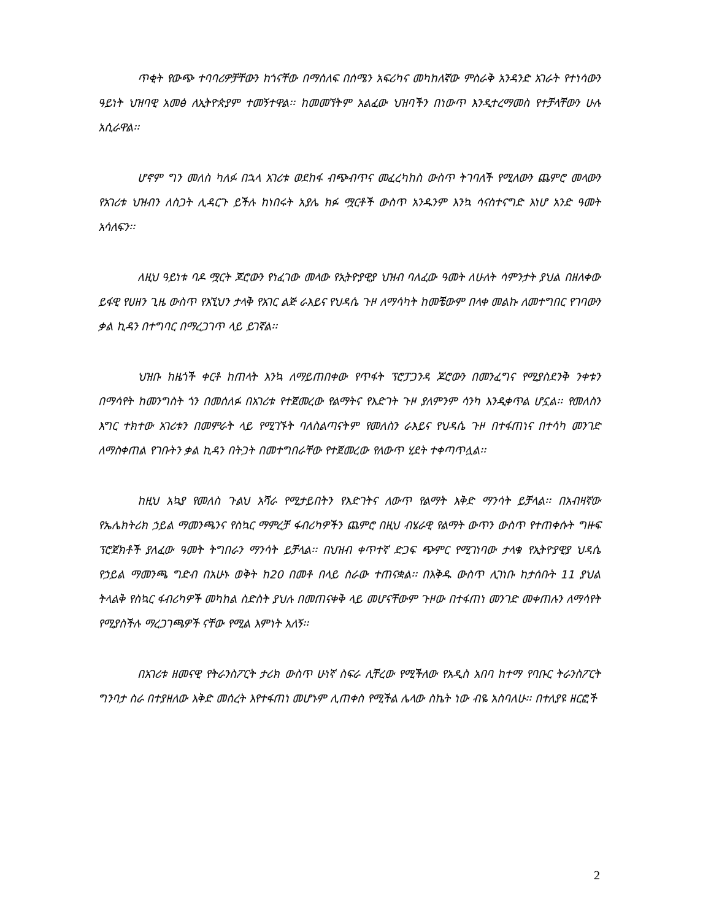ጥቂት የውጭ ተባባሪዎቻቸውን ከጎናቸው በማሰለፍ በሰሜን አፍሪካና መካከለኛው ምስራቅ አንዳንድ አገራት የተነሳውን ዓይነት ህዝባዊ አመፅ ለኢትዮጵያም ተመኝተዋል፡፡ ከመመኘትም አልፈው ህዝባችን በነውጥ እንዲተረማመስ የተቻላቸውን ሁሉ አሲራዋል፡፡
ሆኖም ግን መለስ ካለፉ በኋላ አገሪቱ ወደከፋ ብጭብጥና መፈረካከስ ውስጥ ትገባለች የሚለውን ጨምሮ መላውን የአገሪቱ ህዝብን ለስጋት ሊዳርጉ ይችሉ ከነበሩት አያሌ ክፉ ሟርቶች ውስጥ አንዱንም እንኳ ሳናስተናግድ እነሆ አንድ ዓመት አሳለፍን፡፡
ለዚህ ዓይነቱ ባዶ ሟርት ጆሮውን የነፈገው መላው የኢትዮያዊያ ህዝብ ባለፈው ዓመት ለሁለት ሳምንታት ያህል በዘለቀው ይፋዊ የሀዘን ጊዜ ውስጥ የእኚህን ታላቅ የአገር ልጅ ራእይና የህዳሴ ጉዞ ለማሳካት ከመቼውም በላቀ መልኩ ለመተግበር የገባውን ቃል ኪዳን በተግባር በማረጋገጥ ላይ ይገኛል፡፡
ህዝቡ ከዜጎች ቀርቶ ከጠላት እንኳ ለማይጠበቀው የጥፋት ፕሮፓጋንዳ ጆሮውን በመንፈግና የሚያስደንቅ ንቀቱን በማሳየት ከመንግስት ጎን በመሰለፉ በአገሪቱ የተጀመረው የልማትና የእድገት ጉዞ ያለምንም ሳንካ እንዲቀጥል ሆኗል፡፡ የመለስን እግር ተክተው አገሪቱን በመምራት ላይ የሚገኙት ባለስልጣናትም የመለስን ራእይና የህዳሴ ጉዞ በተፋጠነና በተሳካ መንገድ ለማስቀጠል የገቡትን ቃል ኪዳን በትጋት በመተግበራቸው የተጀመረው የለውጥ ሂደት ተቀጣጥሏል፡፡
ከዚህ አኳያ የመለስ ጉልህ አሻራ የሚታይበትን የእድገትና ለውጥ የልማት እቅድ ማንሳት ይቻላል፡፡ በአብዛኛው የኤሌክትሪክ ኃይል ማመንጫንና የስኳር ማምረቻ ፋብሪካዎችን ጨምሮ በዚህ ብሄራዊ የልማት ውጥን ውስጥ የተጠቀሱት ግዙፍ ፕሮጀክቶች ያለፈው ዓመት ትግበራን ማንሳት ይቻላል፡፡ በህዝብ ቀጥተኛ ድጋፍ ጭምር የሚገነባው ታላቁ የኢትዮያዊያ ህዳሴ የኃይል ማመንጫ ግድብ በአሁኑ ወቅት ከ20 በመቶ በላይ ስራው ተጠናቋል፡፡ በእቅዱ ውስጥ ሊገነቡ ከታሰቡት 11 ያህል ትላልቅ የስኳር ፋብሪካዎች መካከል ስድስት ያህሉ በመጠናቀቅ ላይ መሆናቸውም ጉዞው በተፋጠነ መንገድ መቀጠሉን ለማሳየት የሚያስችሉ ማረጋገጫዎች ናቸው የሚል እምነት አለኝ፡፡
በአገሪቱ ዘመናዊ የትራንስፖርት ታሪክ ውስጥ ሁነኛ ስፍራ ሊቸረው የሚችለው የአዲስ አበባ ከተማ የባቡር ትራንስፖርት ግንባታ ስራ በተያዘለው እቅድ መሰረት እየተፋጠነ መሆኑም ሊጠቀስ የሚችል ሌላው ስኬት ነው ብዬ አስባለሁ፡፡ በተለያዩ ዘርፎች
2